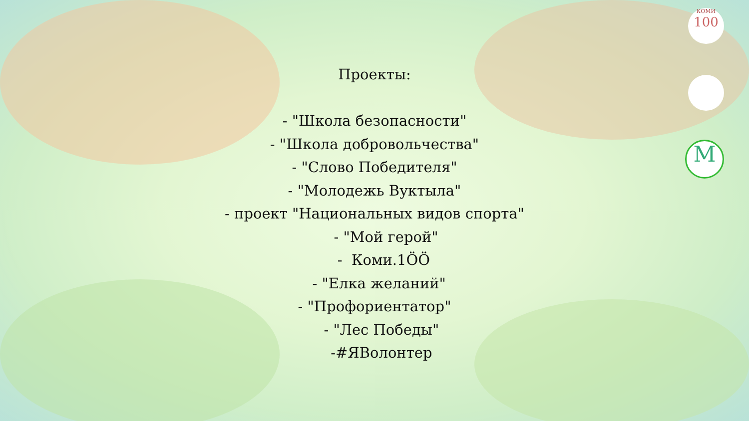КОМИ
100
М
Проекты:
- "Школа безопасности"
- "Школа добровольчества"
- "Слово Победителя"
- "Молодежь Вуктыла"
- проект "Национальных видов спорта"
- "Мой герой"
- Коми.1ÖÖ
- "Елка желаний"
- "Профориентатор"
- "Лес Победы"
-#ЯВолонтер